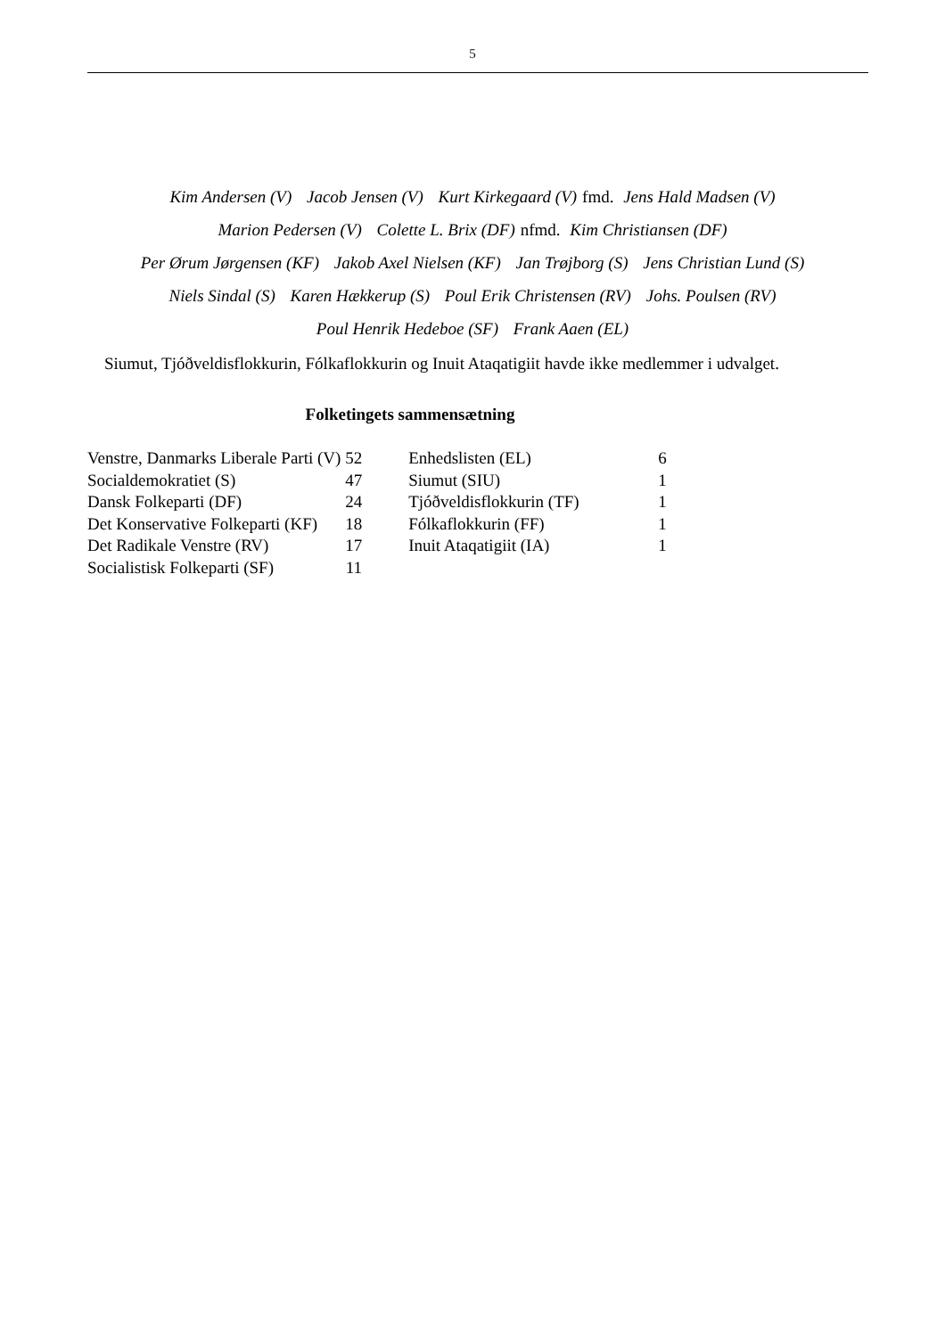5
Kim Andersen (V) Jacob Jensen (V) Kurt Kirkegaard (V) fmd. Jens Hald Madsen (V)
Marion Pedersen (V) Colette L. Brix (DF) nfmd. Kim Christiansen (DF)
Per Ørum Jørgensen (KF) Jakob Axel Nielsen (KF) Jan Trøjborg (S) Jens Christian Lund (S)
Niels Sindal (S) Karen Hækkerup (S) Poul Erik Christensen (RV) Johs. Poulsen (RV)
Poul Henrik Hedeboe (SF) Frank Aaen (EL)
Siumut, Tjóðveldisflokkurin, Fólkaflokkurin og Inuit Ataqatigiit havde ikke medlemmer i udvalget.
Folketingets sammensætning
| Venstre, Danmarks Liberale Parti (V) | 52 | Enhedslisten (EL) | 6 |
| Socialdemokratiet (S) | 47 | Siumut (SIU) | 1 |
| Dansk Folkeparti (DF) | 24 | Tjóðveldisflokkurin (TF) | 1 |
| Det Konservative Folkeparti (KF) | 18 | Fólkaflokkurin (FF) | 1 |
| Det Radikale Venstre (RV) | 17 | Inuit Ataqatigiit (IA) | 1 |
| Socialistisk Folkeparti (SF) | 11 | | |